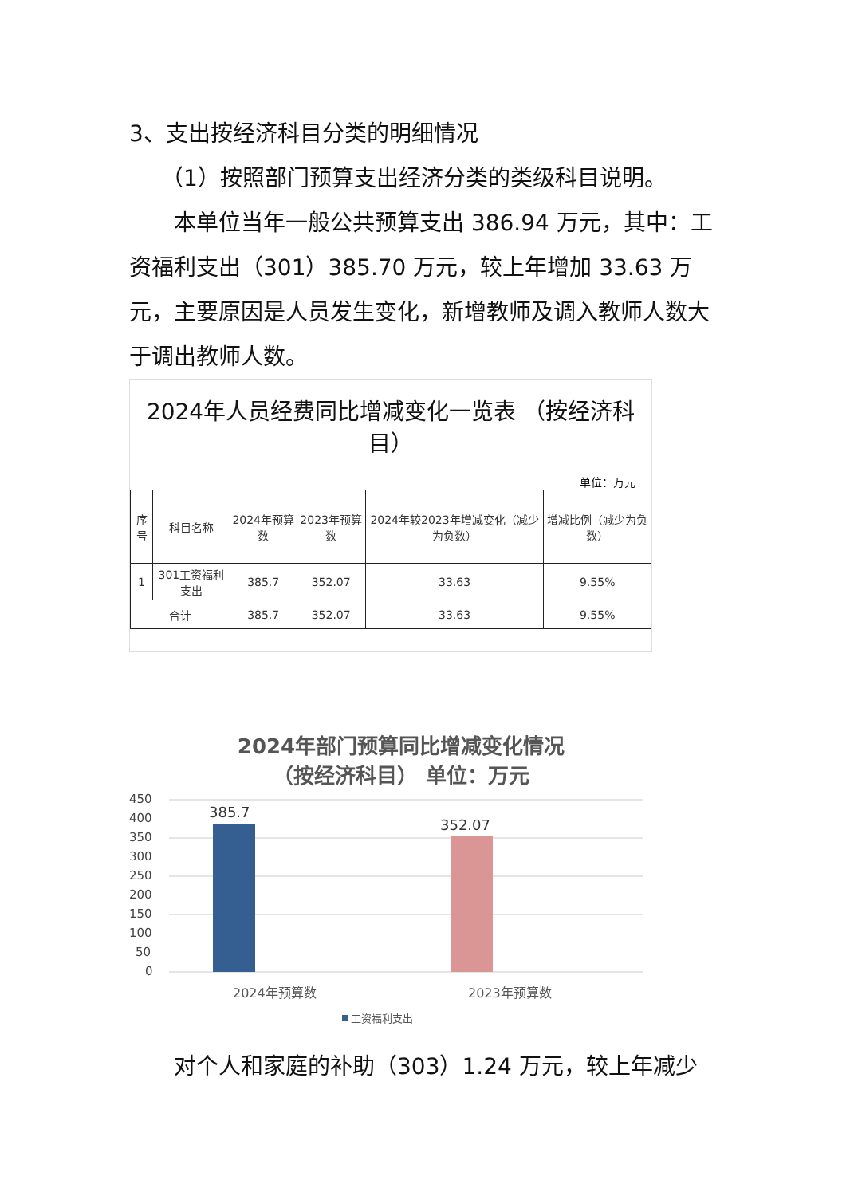3、支出按经济科目分类的明细情况
（1）按照部门预算支出经济分类的类级科目说明。
本单位当年一般公共预算支出 386.94 万元，其中：工资福利支出（301）385.70 万元，较上年增加 33.63 万元，主要原因是人员发生变化，新增教师及调入教师人数大于调出教师人数。
2024年人员经费同比增减变化一览表 （按经济科目）
单位：万元
| 序号 | 科目名称 | 2024年预算数 | 2023年预算数 | 2024年较2023年增减变化（减少为负数） | 增减比例（减少为负数） |
| --- | --- | --- | --- | --- | --- |
| 1 | 301工资福利支出 | 385.7 | 352.07 | 33.63 | 9.55% |
| 合计 | | 385.7 | 352.07 | 33.63 | 9.55% |
2024年部门预算同比增减变化情况
（按经济科目） 单位：万元
450
400
350
300
250
200
150
100
50
0
385.7
352.07
2024年预算数
2023年预算数
工资福利支出
对个人和家庭的补助（303）1.24 万元，较上年减少